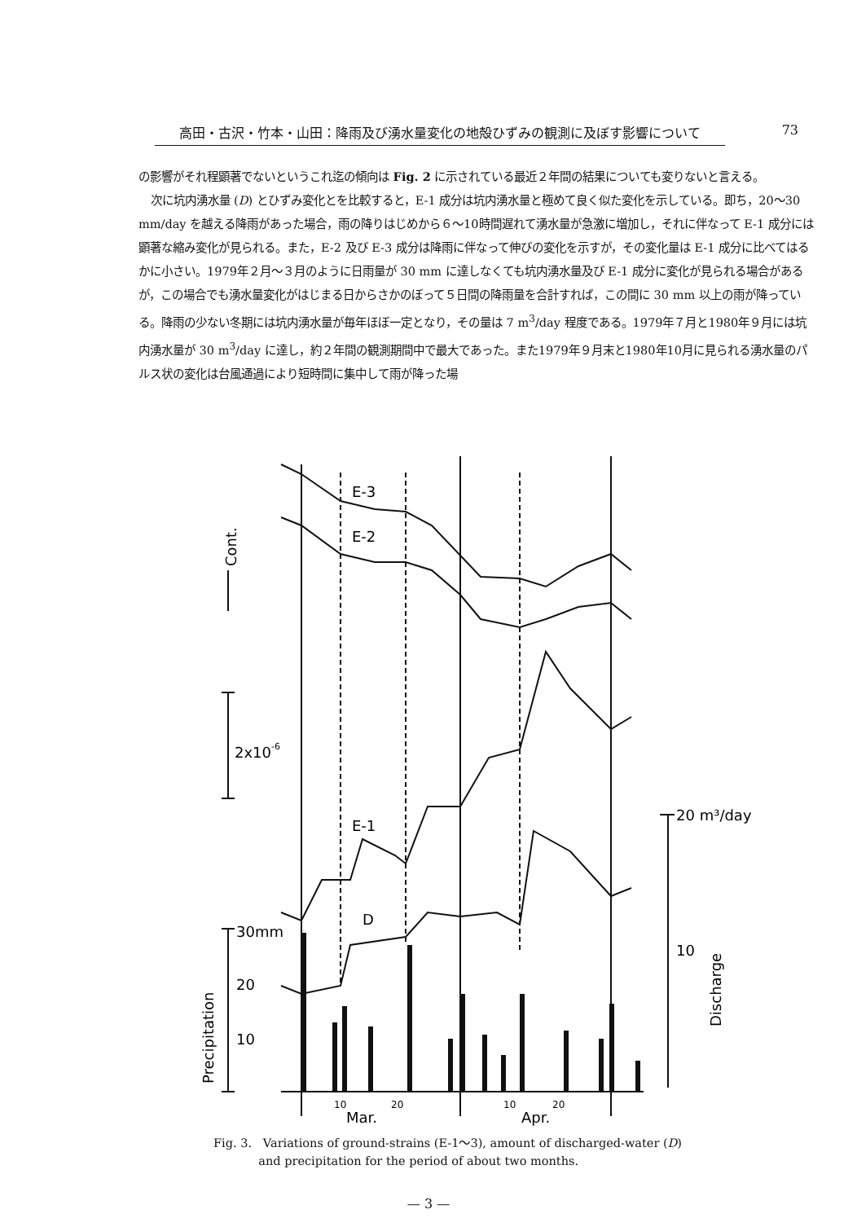高田・古沢・竹本・山田：降雨及び湧水量変化の地殻ひずみの観測に及ぼす影響について 73
の影響がそれ程顕著でないというこれ迄の傾向は Fig. 2 に示されている最近２年間の結果についても変りないと言える。
次に坑内湧水量 (D) とひずみ変化とを比較すると，E-1 成分は坑内湧水量と極めて良く似た変化を示している。即ち，20～30 mm/day を越える降雨があった場合，雨の降りはじめから６～10時間遅れて湧水量が急激に増加し，それに伴なって E-1 成分には顕著な縮み変化が見られる。また，E-2 及び E-3 成分は降雨に伴なって伸びの変化を示すが，その変化量は E-1 成分に比べてはるかに小さい。1979年２月～３月のように日雨量が 30 mm に達しなくても坑内湧水量及び E-1 成分に変化が見られる場合があるが，この場合でも湧水量変化がはじまる日からさかのぼって５日間の降雨量を合計すれば，この間に 30 mm 以上の雨が降っている。降雨の少ない冬期には坑内湧水量が毎年ほぼ一定となり，その量は 7 m<sup>3</sup>/day 程度である。1979年７月と1980年９月には坑内湧水量が 30 m<sup>3</sup>/day に達し，約２年間の観測期間中で最大であった。また1979年９月末と1980年10月に見られる湧水量のパルス状の変化は台風通過により短時間に集中して雨が降った場
E-3
E-2
E-1
D
2x10-6
30mm
20
10
20 m³/day
10
10
20
10
20
Mar.
Apr.
Cont.
Precipitation
Discharge
Fig. 3. Variations of ground-strains (E-1～3), amount of discharged-water (D)
and precipitation for the period of about two months.
— 3 —